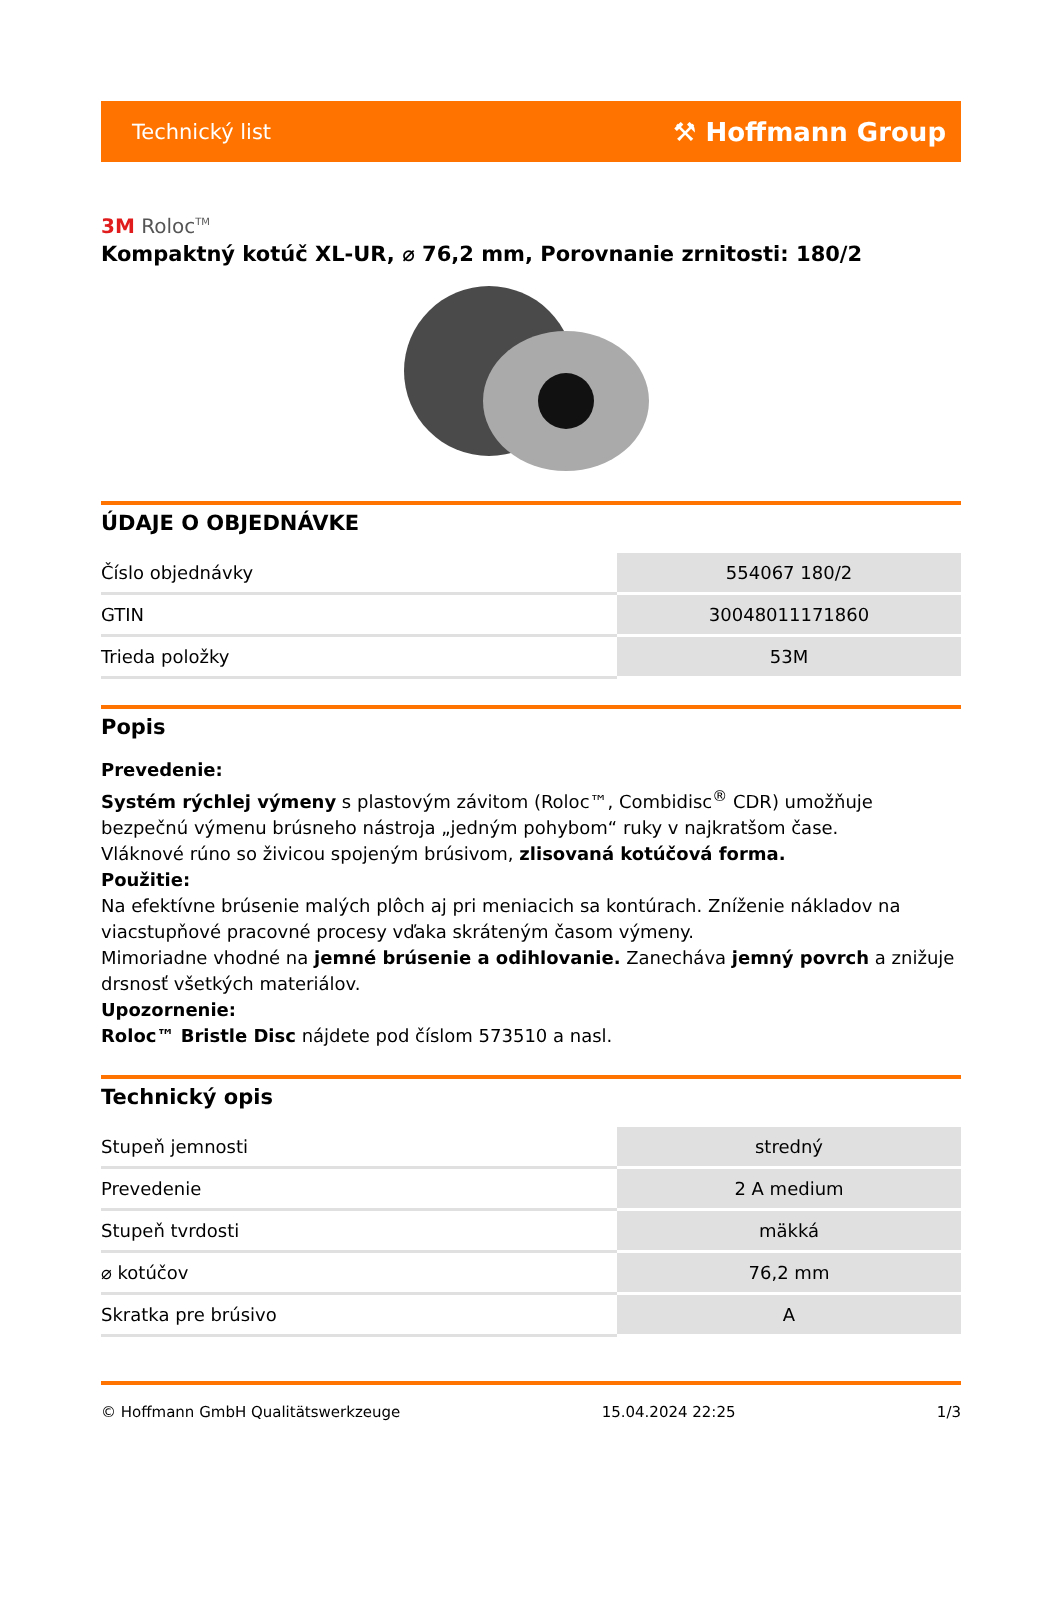Technický list ⚒ Hoffmann Group
3M Roloc<sup>TM</sup>
Kompaktný kotúč XL-UR, ⌀ 76,2 mm, Porovnanie zrnitosti: 180/2
ÚDAJE O OBJEDNÁVKE
| Číslo objednávky | 554067 180/2 |
| GTIN | 30048011171860 |
| Trieda položky | 53M |
Popis
Prevedenie:
Systém rýchlej výmeny s plastovým závitom (Roloc™, Combidisc<sup>®</sup> CDR) umožňuje bezpečnú výmenu brúsneho nástroja „jedným pohybom“ ruky v najkratšom čase.
Vláknové rúno so živicou spojeným brúsivom, zlisovaná kotúčová forma.
Použitie:
Na efektívne brúsenie malých plôch aj pri meniacich sa kontúrach. Zníženie nákladov na viacstupňové pracovné procesy vďaka skráteným časom výmeny.
Mimoriadne vhodné na jemné brúsenie a odihlovanie. Zanecháva jemný povrch a znižuje drsnosť všetkých materiálov.
Upozornenie:
Roloc™ Bristle Disc nájdete pod číslom 573510 a nasl.
Technický opis
| Stupeň jemnosti | stredný |
| Prevedenie | 2 A medium |
| Stupeň tvrdosti | mäkká |
| ⌀ kotúčov | 76,2 mm |
| Skratka pre brúsivo | A |
© Hoffmann GmbH Qualitätswerkzeuge 15.04.2024 22:25 1/3